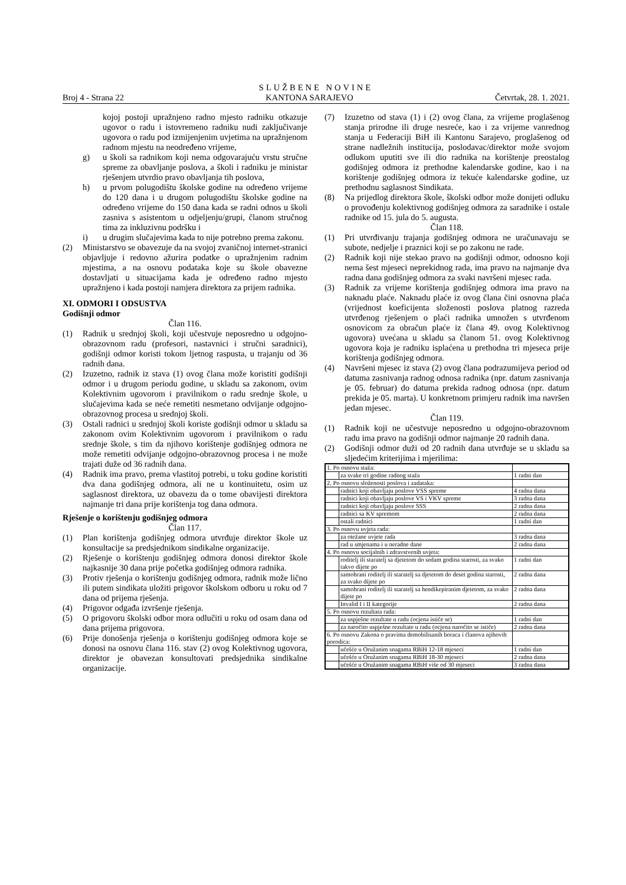SLUŽBENE NOVINE
Broj 4 - Strana 22 KANTONA SARAJEVO Četvrtak, 28. 1. 2021.
kojoj postoji upražnjeno radno mjesto radniku otkazuje ugovor o radu i istovremeno radniku nudi zaključivanje ugovora o radu pod izmijenjenim uvjetima na upražnjenom radnom mjestu na neodređeno vrijeme,
g) u školi sa radnikom koji nema odgovarajuću vrstu stručne spreme za obavljanje poslova, a školi i radniku je ministar rješenjem utvrdio pravo obavljanja tih poslova,
h) u prvom polugodištu školske godine na određeno vrijeme do 120 dana i u drugom polugodištu školske godine na određeno vrijeme do 150 dana kada se radni odnos u školi zasniva s asistentom u odjeljenju/grupi, članom stručnog tima za inkluzivnu podršku i
i) u drugim slučajevima kada to nije potrebno prema zakonu.
(2) Ministarstvo se obavezuje da na svojoj zvaničnoj internet-stranici objavljuje i redovno ažurira podatke o upražnjenim radnim mjestima, a na osnovu podataka koje su škole obavezne dostavljati u situacijama kada je određeno radno mjesto upražnjeno i kada postoji namjera direktora za prijem radnika.
XI. ODMORI I ODSUSTVA
Godišnji odmor
Član 116.
(1) Radnik u srednjoj školi, koji učestvuje neposredno u odgojno-obrazovnom radu (profesori, nastavnici i stručni saradnici), godišnji odmor koristi tokom ljetnog raspusta, u trajanju od 36 radnih dana.
(2) Izuzetno, radnik iz stava (1) ovog člana može koristiti godišnji odmor i u drugom periodu godine, u skladu sa zakonom, ovim Kolektivnim ugovorom i pravilnikom o radu srednje škole, u slučajevima kada se neće remetiti nesmetano odvijanje odgojno-obrazovnog procesa u srednjoj školi.
(3) Ostali radnici u srednjoj školi koriste godišnji odmor u skladu sa zakonom ovim Kolektivnim ugovorom i pravilnikom o radu srednje škole, s tim da njihovo korištenje godišnjeg odmora ne može remetiti odvijanje odgojno-obrazovnog procesa i ne može trajati duže od 36 radnih dana.
(4) Radnik ima pravo, prema vlastitoj potrebi, u toku godine koristiti dva dana godišnjeg odmora, ali ne u kontinuitetu, osim uz saglasnost direktora, uz obavezu da o tome obavijesti direktora najmanje tri dana prije korištenja tog dana odmora.
Rješenje o korištenju godišnjeg odmora
Član 117.
(1) Plan korištenja godišnjeg odmora utvrđuje direktor škole uz konsultacije sa predsjednikom sindikalne organizacije.
(2) Rješenje o korištenju godišnjeg odmora donosi direktor škole najkasnije 30 dana prije početka godišnjeg odmora radnika.
(3) Protiv rješenja o korištenju godišnjeg odmora, radnik može lično ili putem sindikata uložiti prigovor školskom odboru u roku od 7 dana od prijema rješenja.
(4) Prigovor odgađa izvršenje rješenja.
(5) O prigovoru školski odbor mora odlučiti u roku od osam dana od dana prijema prigovora.
(6) Prije donošenja rješenja o korištenju godišnjeg odmora koje se donosi na osnovu člana 116. stav (2) ovog Kolektivnog ugovora, direktor je obavezan konsultovati predsjednika sindikalne organizacije.
(7) Izuzetno od stava (1) i (2) ovog člana, za vrijeme proglašenog stanja prirodne ili druge nesreće, kao i za vrijeme vanrednog stanja u Federaciji BiH ili Kantonu Sarajevo, proglašenog od strane nadležnih institucija, poslodavac/direktor može svojom odlukom uputiti sve ili dio radnika na korištenje preostalog godišnjeg odmora iz prethodne kalendarske godine, kao i na korištenje godišnjeg odmora iz tekuće kalendarske godine, uz prethodnu saglasnost Sindikata.
(8) Na prijedlog direktora škole, školski odbor može donijeti odluku o provođenju kolektivnog godišnjeg odmora za saradnike i ostale radnike od 15. jula do 5. augusta.
Član 118.
(1) Pri utvrđivanju trajanja godišnjeg odmora ne uračunavaju se subote, nedjelje i praznici koji se po zakonu ne rade.
(2) Radnik koji nije stekao pravo na godišnji odmor, odnosno koji nema šest mjeseci neprekidnog rada, ima pravo na najmanje dva radna dana godišnjeg odmora za svaki navršeni mjesec rada.
(3) Radnik za vrijeme korištenja godišnjeg odmora ima pravo na naknadu plaće. Naknadu plaće iz ovog člana čini osnovna plaća (vrijednost koeficijenta složenosti poslova platnog razreda utvrđenog rješenjem o plaći radnika umnožen s utvrđenom osnovicom za obračun plaće iz člana 49. ovog Kolektivnog ugovora) uvećana u skladu sa članom 51. ovog Kolektivnog ugovora koja je radniku isplaćena u prethodna tri mjeseca prije korištenja godišnjeg odmora.
(4) Navršeni mjesec iz stava (2) ovog člana podrazumijeva period od datuma zasnivanja radnog odnosa radnika (npr. datum zasnivanja je 05. februar) do datuma prekida radnog odnosa (npr. datum prekida je 05. marta). U konkretnom primjeru radnik ima navršen jedan mjesec.
Član 119.
(1) Radnik koji ne učestvuje neposredno u odgojno-obrazovnom radu ima pravo na godišnji odmor najmanje 20 radnih dana.
(2) Godišnji odmor duži od 20 radnih dana utvrđuje se u skladu sa sljedećim kriterijima i mjerilima:
| 1. Po osnovu staža: | | |
| | za svake tri godine radnog staža | 1 radni dan |
| 2. Po osnovu složenosti poslova i zadataka: | | |
| | radnici koji obavljaju poslove VSS spreme | 4 radna dana |
| | radnici koji obavljaju poslove VS i VKV spreme | 3 radna dana |
| | radnici koji obavljaju poslove SSS | 2 radna dana |
| | radnici sa KV spremom | 2 radna dana |
| | ostali radnici | 1 radni dan |
| 3. Po osnovu uvjeta rada: | | |
| | za otežane uvjete rada | 3 radna dana |
| | rad u smjenama i u neradne dane | 2 radna dana |
| 4. Po osnovu socijalnih i zdravstvenih uvjeta: | | |
| | roditelj ili staratelj sa djetetom do sedam godina starosti, za svako takvo dijete po | 1 radni dan |
| | samohrani roditelj ili staratelj sa djetetom do deset godina starosti, za svako dijete po | 2 radna dana |
| | samohrani roditelj ili staratelj sa hendikepiranim djetetom, za svako dijete po | 2 radna dana |
| | Invalid I i II kategorije | 2 radna dana |
| 5. Po osnovu rezultata rada: | | |
| | za uspješne rezultate u radu (ocjena ističe se) | 1 radni dan |
| | za naročito uspješne rezultate u radu (ocjena naročito se ističe) | 2 radna dana |
| 6. Po osnovu Zakona o pravima demobilisanih boraca i članova njihovih porodica: | | |
| | učešće u Oružanim snagama RBiH 12-18 mjeseci | 1 radni dan |
| | učešće u Oružanim snagama RBiH 18-30 mjeseci | 2 radna dana |
| | učešće u Oružanim snagama RBiH više od 30 mjeseci | 3 radna dana |